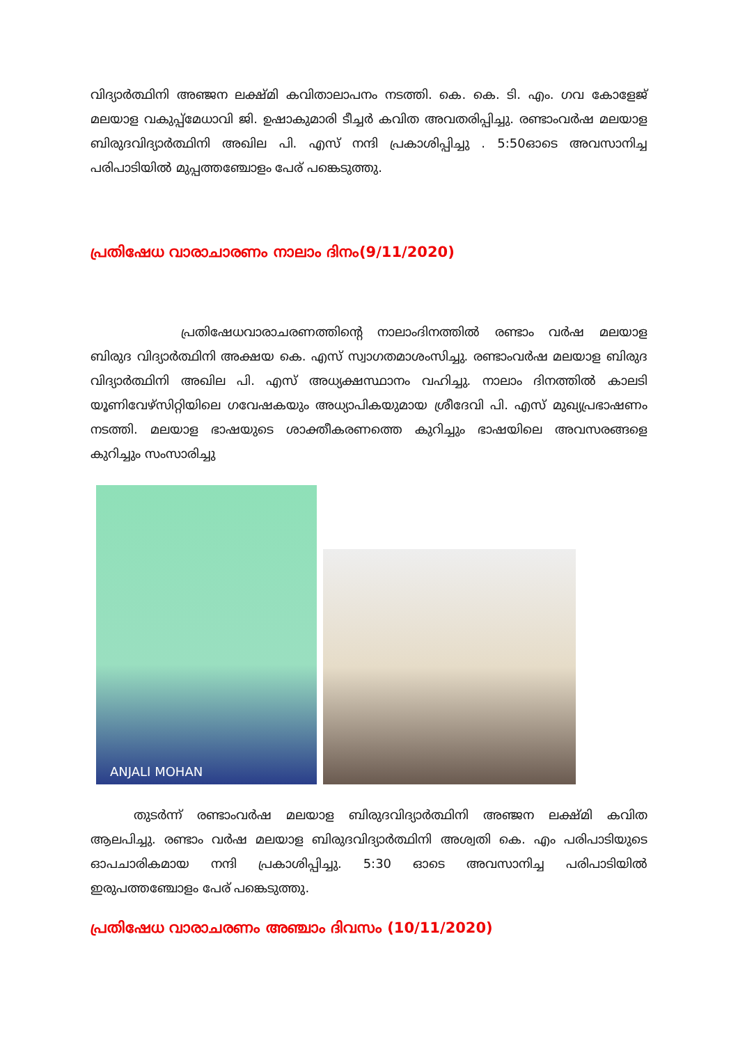വിദ്യാർത്ഥിനി അഞ്ജന ലക്ഷ്മി കവിതാലാപനം നടത്തി. കെ. കെ. ടി. എം. ഗവ കോളേജ് മലയാള വകുപ്പ്മേധാവി ജി. ഉഷാകുമാരി ടീച്ചർ കവിത അവതരിപ്പിച്ചു. രണ്ടാംവർഷ മലയാള ബിരുദവിദ്യാർത്ഥിനി അഖില പി. എസ് നന്ദി പ്രകാശിപ്പിച്ചു . 5:50ഓടെ അവസാനിച്ച പരിപാടിയിൽ മുപ്പത്തഞ്ചോളം പേര് പങ്കെടുത്തു.
പ്രതിഷേധ വാരാചാരണം നാലാം ദിനം(9/11/2020)
പ്രതിഷേധവാരാചരണത്തിന്റെ നാലാംദിനത്തിൽ രണ്ടാം വർഷ മലയാള ബിരുദ വിദ്യാർത്ഥിനി അക്ഷയ കെ. എസ് സ്വാഗതമാശംസിച്ചു. രണ്ടാംവർഷ മലയാള ബിരുദ വിദ്യാർത്ഥിനി അഖില പി. എസ് അധ്യക്ഷസ്ഥാനം വഹിച്ചു. നാലാം ദിനത്തിൽ കാലടി യൂണിവേഴ്സിറ്റിയിലെ ഗവേഷകയും അധ്യാപികയുമായ ശ്രീദേവി പി. എസ് മുഖ്യപ്രഭാഷണം നടത്തി. മലയാള ഭാഷയുടെ ശാക്തീകരണത്തെ കുറിച്ചും ഭാഷയിലെ അവസരങ്ങളെ കുറിച്ചും സംസാരിച്ചു
ANJALI MOHAN
തുടർന്ന് രണ്ടാംവർഷ മലയാള ബിരുദവിദ്യാർത്ഥിനി അഞ്ജന ലക്ഷ്മി കവിത ആലപിച്ചു. രണ്ടാം വർഷ മലയാള ബിരുദവിദ്യാർത്ഥിനി അശ്വതി കെ. എം പരിപാടിയുടെ ഓപചാരികമായ നന്ദി പ്രകാശിപ്പിച്ചു. 5:30 ഓടെ അവസാനിച്ച പരിപാടിയിൽ ഇരുപത്തഞ്ചോളം പേര് പങ്കെടുത്തു.
പ്രതിഷേധ വാരാചരണം അഞ്ചാം ദിവസം (10/11/2020)